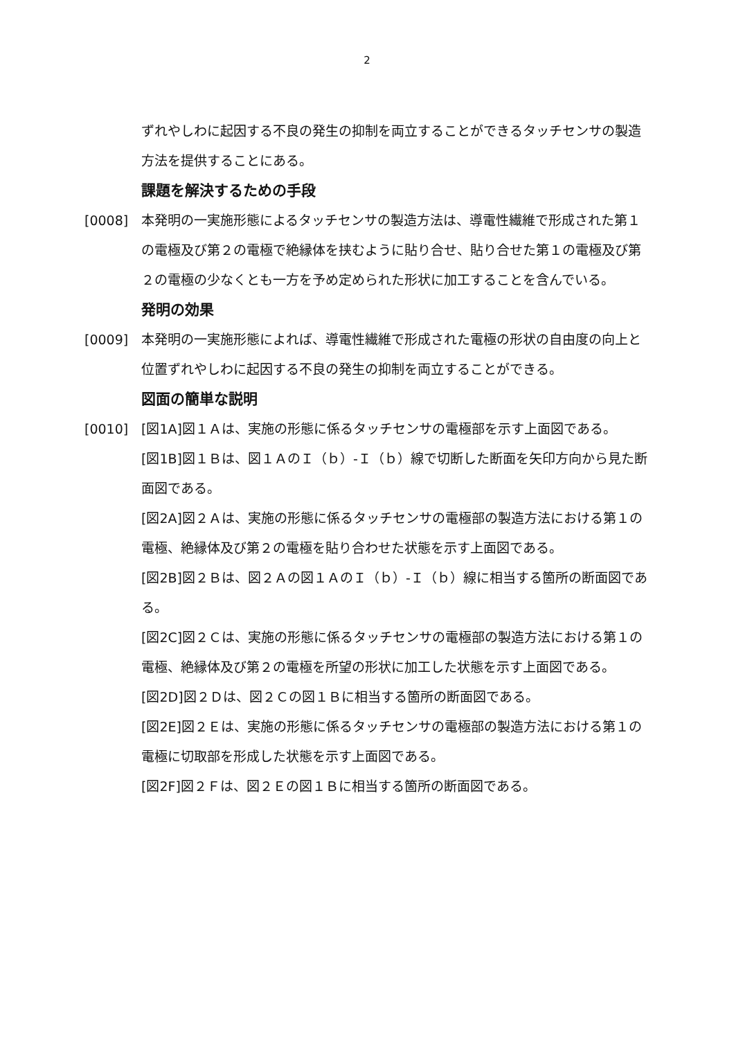2
ずれやしわに起因する不良の発生の抑制を両立することができるタッチセンサの製造方法を提供することにある。
課題を解決するための手段
[0008] 本発明の一実施形態によるタッチセンサの製造方法は、導電性繊維で形成された第１の電極及び第２の電極で絶縁体を挟むように貼り合せ、貼り合せた第１の電極及び第２の電極の少なくとも一方を予め定められた形状に加工することを含んでいる。
発明の効果
[0009] 本発明の一実施形態によれば、導電性繊維で形成された電極の形状の自由度の向上と位置ずれやしわに起因する不良の発生の抑制を両立することができる。
図面の簡単な説明
[0010] [図1A]図１Ａは、実施の形態に係るタッチセンサの電極部を示す上面図である。
[図1B]図１Ｂは、図１ＡのＩ（ｂ）-Ｉ（ｂ）線で切断した断面を矢印方向から見た断面図である。
[図2A]図２Ａは、実施の形態に係るタッチセンサの電極部の製造方法における第１の電極、絶縁体及び第２の電極を貼り合わせた状態を示す上面図である。
[図2B]図２Ｂは、図２Ａの図１ＡのＩ（ｂ）-Ｉ（ｂ）線に相当する箇所の断面図である。
[図2C]図２Ｃは、実施の形態に係るタッチセンサの電極部の製造方法における第１の電極、絶縁体及び第２の電極を所望の形状に加工した状態を示す上面図である。
[図2D]図２Ｄは、図２Ｃの図１Ｂに相当する箇所の断面図である。
[図2E]図２Ｅは、実施の形態に係るタッチセンサの電極部の製造方法における第１の電極に切取部を形成した状態を示す上面図である。
[図2F]図２Ｆは、図２Ｅの図１Ｂに相当する箇所の断面図である。